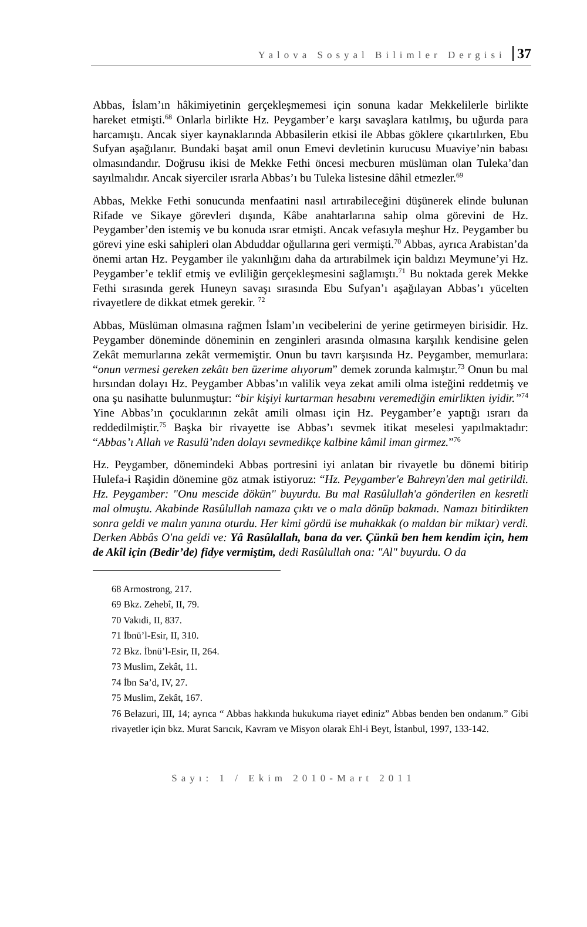Yalova Sosyal Bilimler Dergisi 37
Abbas, İslam’ın hâkimiyetinin gerçekleşmemesi için sonuna kadar Mekkelilerle birlikte hareket etmişti.<sup>68</sup> Onlarla birlikte Hz. Peygamber’e karşı savaşlara katılmış, bu uğurda para harcamıştı. Ancak siyer kaynaklarında Abbasilerin etkisi ile Abbas göklere çıkartılırken, Ebu Sufyan aşağılanır. Bundaki başat amil onun Emevi devletinin kurucusu Muaviye’nin babası olmasındandır. Doğrusu ikisi de Mekke Fethi öncesi mecburen müslüman olan Tuleka’dan sayılmalıdır. Ancak siyerciler ısrarla Abbas’ı bu Tuleka listesine dâhil etmezler.<sup>69</sup>
Abbas, Mekke Fethi sonucunda menfaatini nasıl artırabileceğini düşünerek elinde bulunan Rifade ve Sikaye görevleri dışında, Kâbe anahtarlarına sahip olma görevini de Hz. Peygamber’den istemiş ve bu konuda ısrar etmişti. Ancak vefasıyla meşhur Hz. Peygamber bu görevi yine eski sahipleri olan Abduddar oğullarına geri vermişti.<sup>70</sup> Abbas, ayrıca Arabistan’da önemi artan Hz. Peygamber ile yakınlığını daha da artırabilmek için baldızı Meymune’yi Hz. Peygamber’e teklif etmiş ve evliliğin gerçekleşmesini sağlamıştı.<sup>71</sup> Bu noktada gerek Mekke Fethi sırasında gerek Huneyn savaşı sırasında Ebu Sufyan’ı aşağılayan Abbas’ı yücelten rivayetlere de dikkat etmek gerekir. <sup>72</sup>
Abbas, Müslüman olmasına rağmen İslam’ın vecibelerini de yerine getirmeyen birisidir. Hz. Peygamber döneminde döneminin en zenginleri arasında olmasına karşılık kendisine gelen Zekât memurlarına zekât vermemiştir. Onun bu tavrı karşısında Hz. Peygamber, memurlara: “onun vermesi gereken zekâtı ben üzerime alıyorum” demek zorunda kalmıştır.<sup>73</sup> Onun bu mal hırsından dolayı Hz. Peygamber Abbas’ın valilik veya zekat amili olma isteğini reddetmiş ve ona şu nasihatte bulunmuştur: “bir kişiyi kurtarman hesabını veremediğin emirlikten iyidir.”<sup>74</sup> Yine Abbas’ın çocuklarının zekât amili olması için Hz. Peygamber’e yaptığı ısrarı da reddedilmiştir.<sup>75</sup> Başka bir rivayette ise Abbas’ı sevmek itikat meselesi yapılmaktadır: “Abbas’ı Allah ve Rasulü’nden dolayı sevmedikçe kalbine kâmil iman girmez.”<sup>76</sup>
Hz. Peygamber, dönemindeki Abbas portresini iyi anlatan bir rivayetle bu dönemi bitirip Hulefa-i Raşidin dönemine göz atmak istiyoruz: “Hz. Peygamber'e Bahreyn'den mal getirildi. Hz. Peygamber: "Onu mescide dökün" buyurdu. Bu mal Rasûlullah'a gönderilen en kesretli mal olmuştu. Akabinde Rasûlullah namaza çıktı ve o mala dönüp bakmadı. Namazı bitirdikten sonra geldi ve malın yanına oturdu. Her kimi gördü ise muhakkak (o maldan bir miktar) verdi. Derken Abbâs O'na geldi ve: Yâ Rasûlallah, bana da ver. Çünkü ben hem kendim için, hem de Akîl için (Bedir’de) fidye vermiştim, dedi Rasûlullah ona: "Al" buyurdu. O da
68 Armostrong, 217.
69 Bkz. Zehebî, II, 79.
70 Vakıdi, II, 837.
71 İbnü’l-Esir, II, 310.
72 Bkz. İbnü’l-Esir, II, 264.
73 Muslim, Zekât, 11.
74 İbn Sa’d, IV, 27.
75 Muslim, Zekât, 167.
76 Belazuri, III, 14; ayrıca “ Abbas hakkında hukukuma riayet ediniz” Abbas benden ben ondanım.” Gibi rivayetler için bkz. Murat Sarıcık, Kavram ve Misyon olarak Ehl-i Beyt, İstanbul, 1997, 133-142.
Sayı: 1 / Ekim 2010-Mart 2011